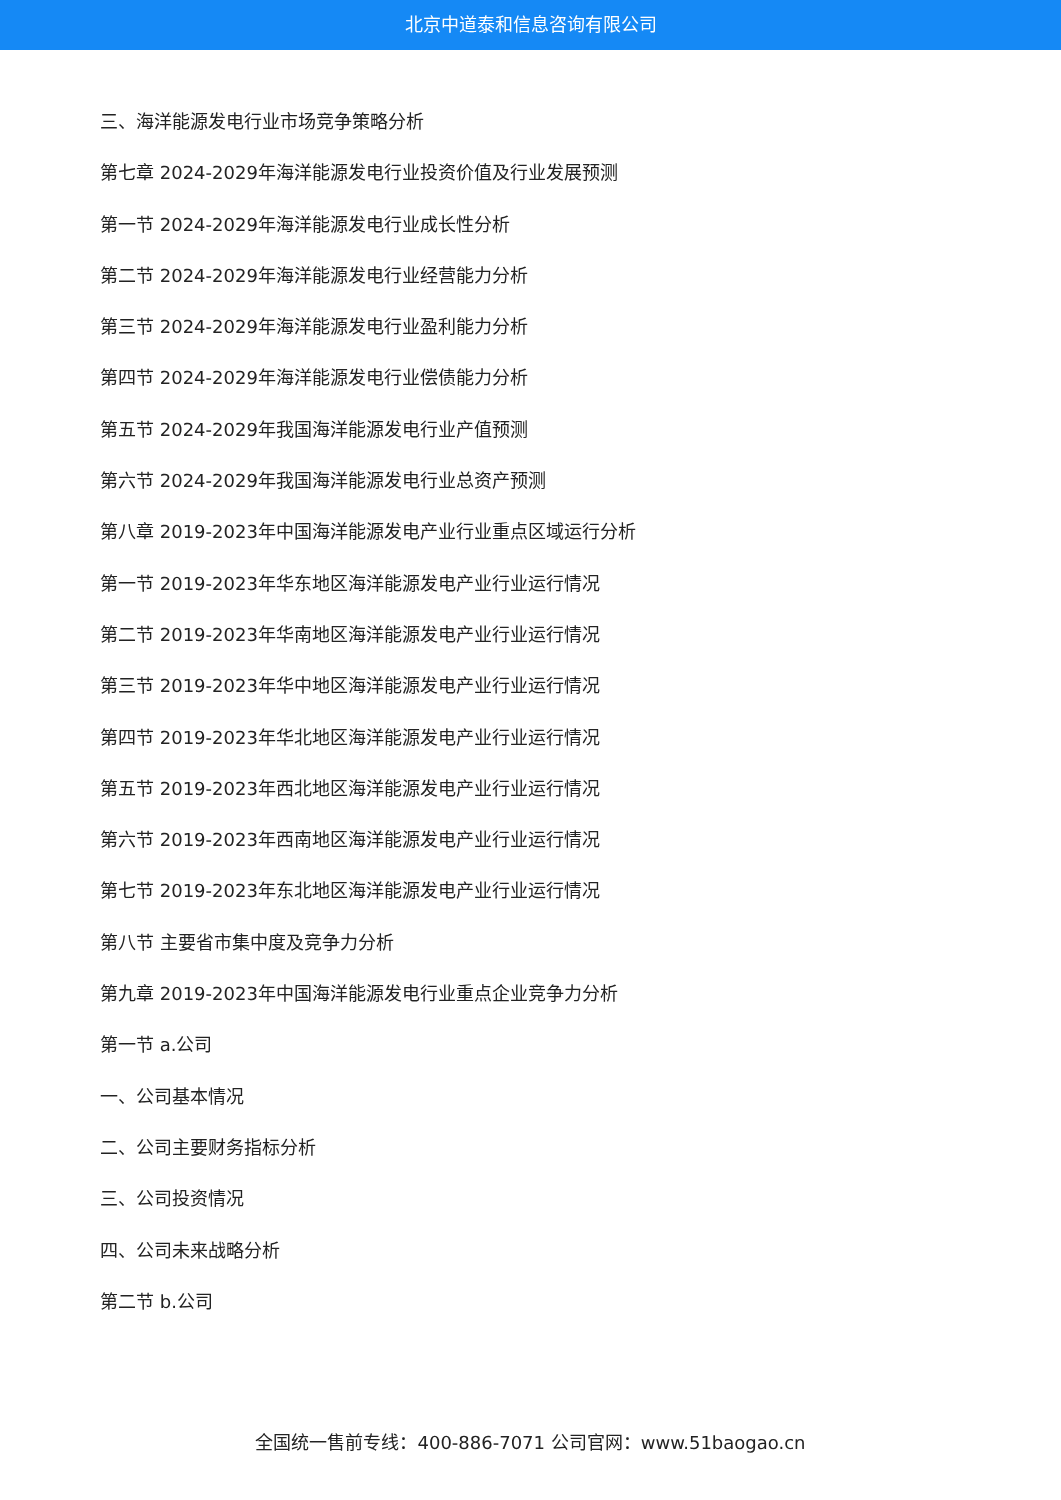北京中道泰和信息咨询有限公司
三、海洋能源发电行业市场竞争策略分析
第七章 2024-2029年海洋能源发电行业投资价值及行业发展预测
第一节 2024-2029年海洋能源发电行业成长性分析
第二节 2024-2029年海洋能源发电行业经营能力分析
第三节 2024-2029年海洋能源发电行业盈利能力分析
第四节 2024-2029年海洋能源发电行业偿债能力分析
第五节 2024-2029年我国海洋能源发电行业产值预测
第六节 2024-2029年我国海洋能源发电行业总资产预测
第八章 2019-2023年中国海洋能源发电产业行业重点区域运行分析
第一节 2019-2023年华东地区海洋能源发电产业行业运行情况
第二节 2019-2023年华南地区海洋能源发电产业行业运行情况
第三节 2019-2023年华中地区海洋能源发电产业行业运行情况
第四节 2019-2023年华北地区海洋能源发电产业行业运行情况
第五节 2019-2023年西北地区海洋能源发电产业行业运行情况
第六节 2019-2023年西南地区海洋能源发电产业行业运行情况
第七节 2019-2023年东北地区海洋能源发电产业行业运行情况
第八节 主要省市集中度及竞争力分析
第九章 2019-2023年中国海洋能源发电行业重点企业竞争力分析
第一节 a.公司
一、公司基本情况
二、公司主要财务指标分析
三、公司投资情况
四、公司未来战略分析
第二节 b.公司
全国统一售前专线：400-886-7071 公司官网：www.51baogao.cn